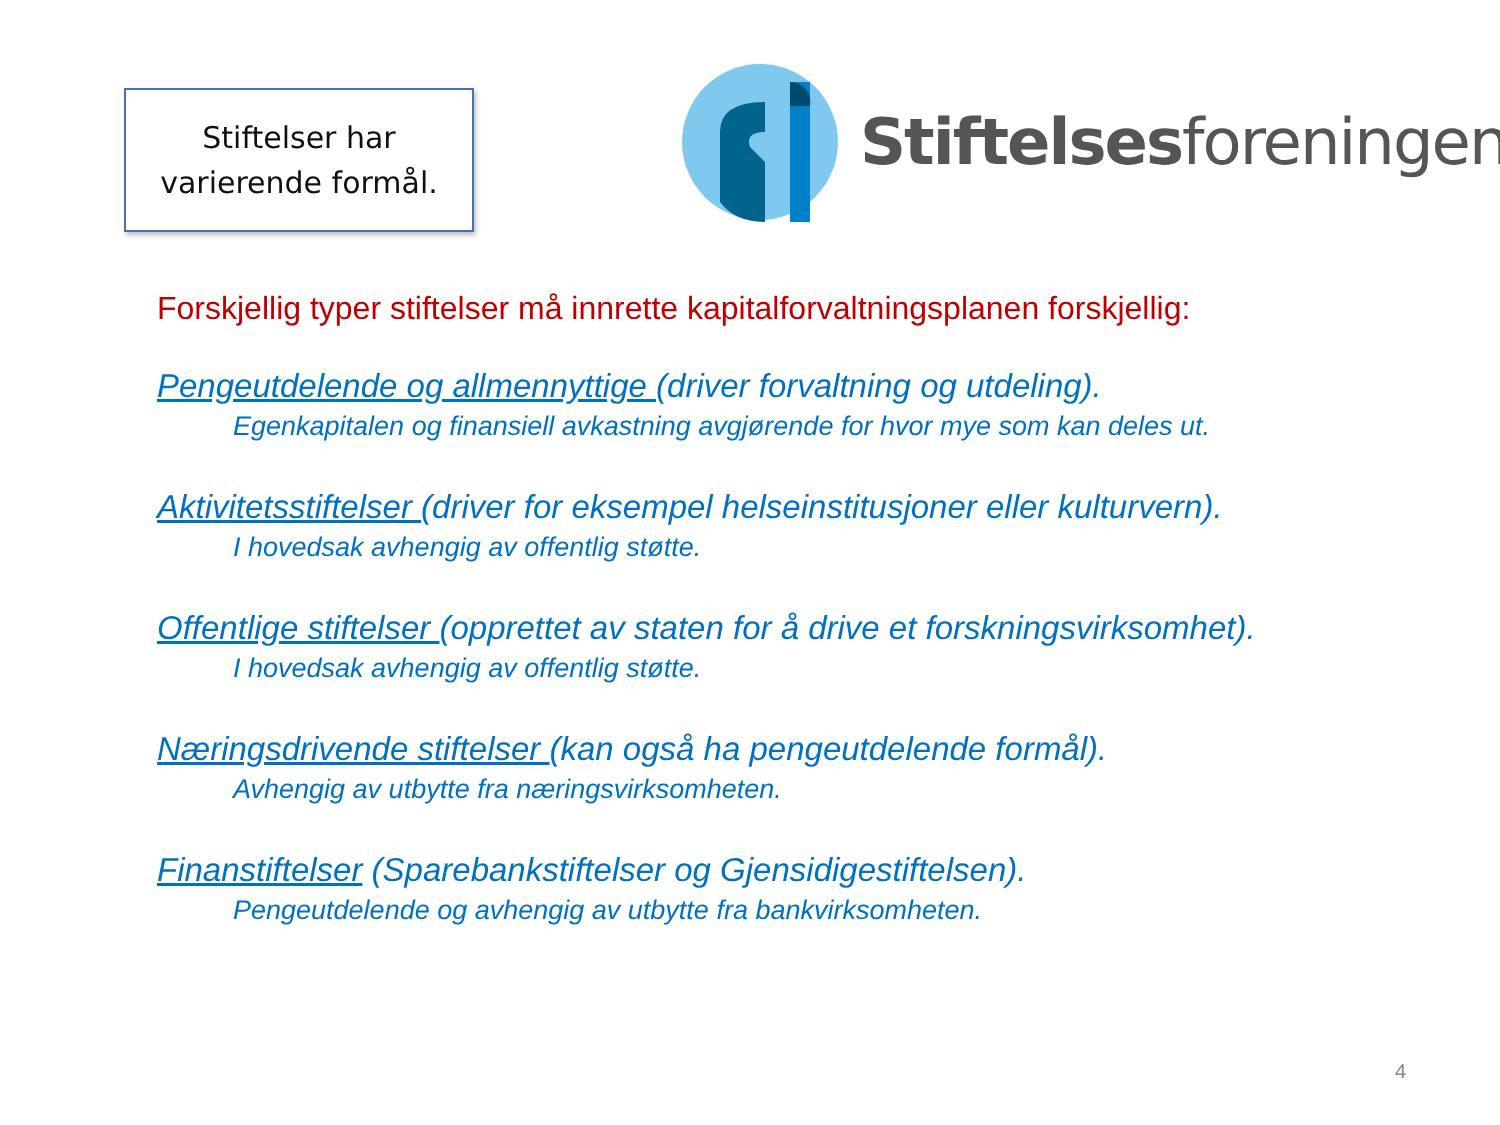Stiftelser har
varierende formål.
Stiftelsesforeningen
Forskjellig typer stiftelser må innrette kapitalforvaltningsplanen forskjellig:
Pengeutdelende og allmennyttige (driver forvaltning og utdeling).
Egenkapitalen og finansiell avkastning avgjørende for hvor mye som kan deles ut.
Aktivitetsstiftelser (driver for eksempel helseinstitusjoner eller kulturvern).
I hovedsak avhengig av offentlig støtte.
Offentlige stiftelser (opprettet av staten for å drive et forskningsvirksomhet).
I hovedsak avhengig av offentlig støtte.
Næringsdrivende stiftelser (kan også ha pengeutdelende formål).
Avhengig av utbytte fra næringsvirksomheten.
Finanstiftelser (Sparebankstiftelser og Gjensidigestiftelsen).
Pengeutdelende og avhengig av utbytte fra bankvirksomheten.
4